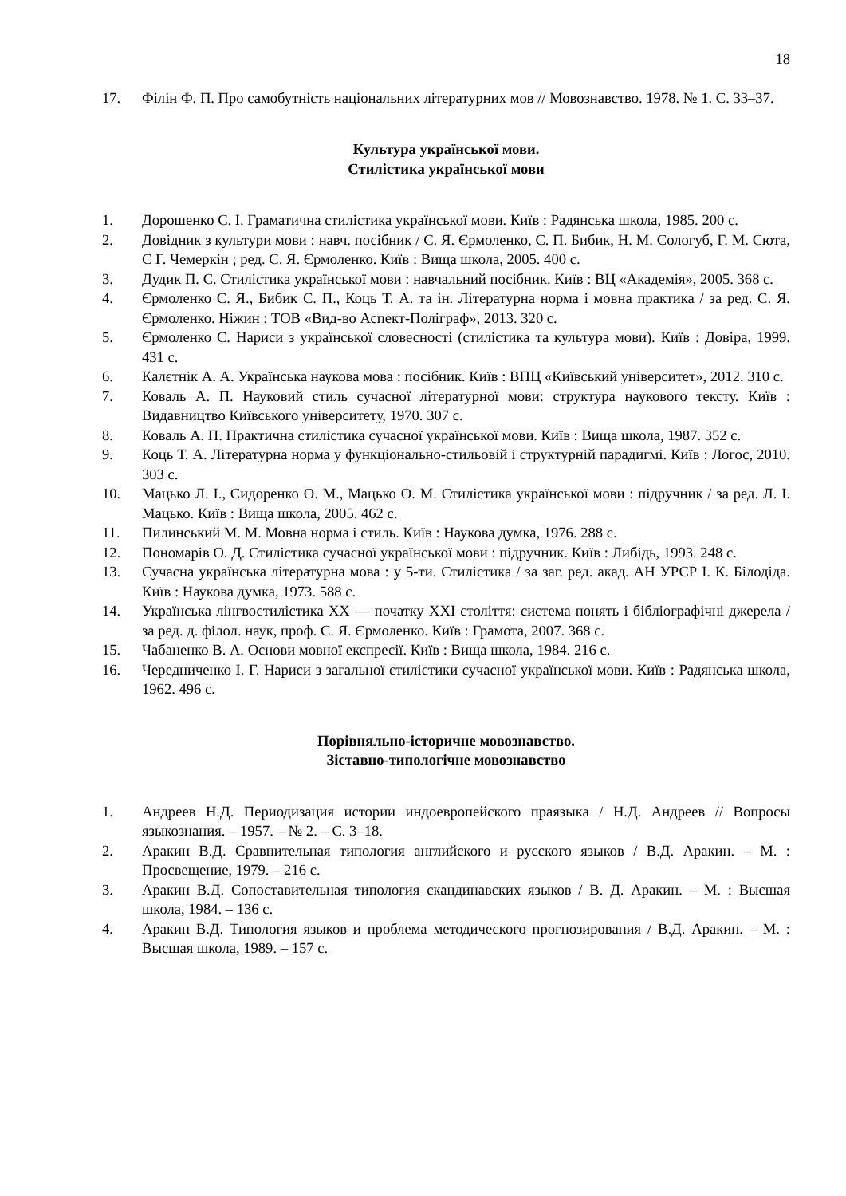18
17. Філін Ф. П. Про самобутність національних літературних мов // Мовознавство. 1978. № 1. С. 33–37.
Культура української мови.
Стилістика української мови
1. Дорошенко С. І. Граматична стилістика української мови. Київ : Радянська школа, 1985. 200 с.
2. Довідник з культури мови : навч. посібник / С. Я. Єрмоленко, С. П. Бибик, Н. М. Сологуб, Г. М. Сюта, С Г. Чемеркін ; ред. С. Я. Єрмоленко. Київ : Вища школа, 2005. 400 с.
3. Дудик П. С. Стилістика української мови : навчальний посібник. Київ : ВЦ «Академія», 2005. 368 с.
4. Єрмоленко С. Я., Бибик С. П., Коць Т. А. та ін. Літературна норма і мовна практика / за ред. С. Я. Єрмоленко. Ніжин : ТОВ «Вид-во Аспект-Поліграф», 2013. 320 с.
5. Єрмоленко С. Нариси з української словесності (стилістика та культура мови). Київ : Довіра, 1999. 431 с.
6. Калєтнік А. А. Українська наукова мова : посібник. Київ : ВПЦ «Київський університет», 2012. 310 с.
7. Коваль А. П. Науковий стиль сучасної літературної мови: структура наукового тексту. Київ : Видавництво Київського університету, 1970. 307 с.
8. Коваль А. П. Практична стилістика сучасної української мови. Київ : Вища школа, 1987. 352 с.
9. Коць Т. А. Літературна норма у функціонально-стильовій і структурній парадигмі. Київ : Логос, 2010. 303 с.
10. Мацько Л. І., Сидоренко О. М., Мацько О. М. Стилістика української мови : підручник / за ред. Л. І. Мацько. Київ : Вища школа, 2005. 462 с.
11. Пилинський М. М. Мовна норма і стиль. Київ : Наукова думка, 1976. 288 с.
12. Пономарів О. Д. Стилістика сучасної української мови : підручник. Київ : Либідь, 1993. 248 с.
13. Сучасна українська літературна мова : у 5-ти. Стилістика / за заг. ред. акад. АН УРСР І. К. Білодіда. Київ : Наукова думка, 1973. 588 с.
14. Українська лінгвостилістика ХХ — початку ХХІ століття: система понять і бібліографічні джерела / за ред. д. філол. наук, проф. С. Я. Єрмоленко. Київ : Грамота, 2007. 368 с.
15. Чабаненко В. А. Основи мовної експресії. Київ : Вища школа, 1984. 216 с.
16. Чередниченко І. Г. Нариси з загальної стилістики сучасної української мови. Київ : Радянська школа, 1962. 496 с.
Порівняльно-історичне мовознавство.
Зіставно-типологічне мовознавство
1. Андреев Н.Д. Периодизация истории индоевропейского праязыка / Н.Д. Андреев // Вопросы языкознания. – 1957. – № 2. – С. 3–18.
2. Аракин В.Д. Сравнительная типология английского и русского языков / В.Д. Аракин. – М. : Просвещение, 1979. – 216 с.
3. Аракин В.Д. Сопоставительная типология скандинавских языков / В. Д. Аракин. – М. : Высшая школа, 1984. – 136 с.
4. Аракин В.Д. Типология языков и проблема методического прогнозирования / В.Д. Аракин. – М. : Высшая школа, 1989. – 157 с.